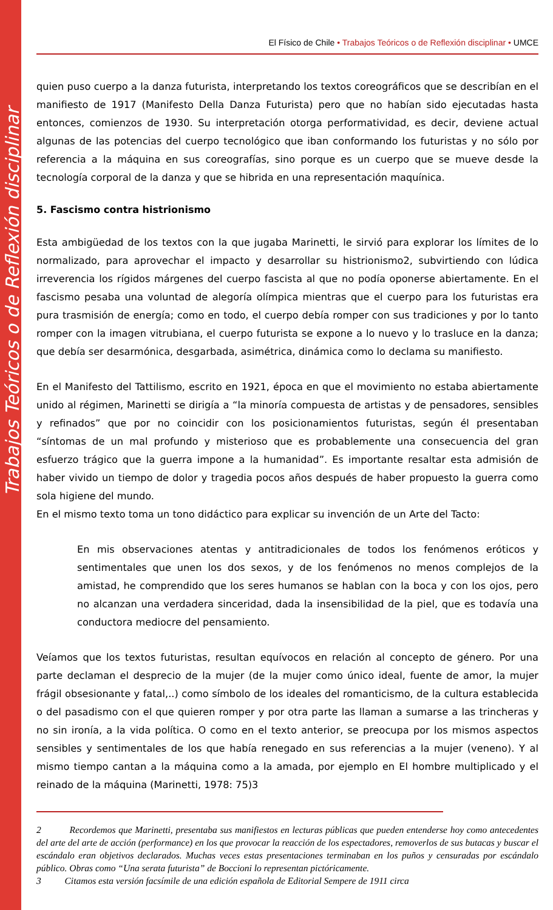Trabajos Teóricos o de Reflexión disciplinar
El Físico de Chile • Trabajos Teóricos o de Reflexión disciplinar • UMCE
quien puso cuerpo a la danza futurista, interpretando los textos coreográficos que se describían en el manifiesto de 1917 (Manifesto Della Danza Futurista) pero que no habían sido ejecutadas hasta entonces, comienzos de 1930. Su interpretación otorga performatividad, es decir, deviene actual algunas de las potencias del cuerpo tecnológico que iban conformando los futuristas y no sólo por referencia a la máquina en sus coreografías, sino porque es un cuerpo que se mueve desde la tecnología corporal de la danza y que se hibrida en una representación maquínica.
5. Fascismo contra histrionismo
Esta ambigüedad de los textos con la que jugaba Marinetti, le sirvió para explorar los límites de lo normalizado, para aprovechar el impacto y desarrollar su histrionismo2, subvirtiendo con lúdica irreverencia los rígidos márgenes del cuerpo fascista al que no podía oponerse abiertamente. En el fascismo pesaba una voluntad de alegoría olímpica mientras que el cuerpo para los futuristas era pura trasmisión de energía; como en todo, el cuerpo debía romper con sus tradiciones y por lo tanto romper con la imagen vitrubiana, el cuerpo futurista se expone a lo nuevo y lo trasluce en la danza; que debía ser desarmónica, desgarbada, asimétrica, dinámica como lo declama su manifiesto.
En el Manifesto del Tattilismo, escrito en 1921, época en que el movimiento no estaba abiertamente unido al régimen, Marinetti se dirigía a “la minoría compuesta de artistas y de pensadores, sensibles y refinados” que por no coincidir con los posicionamientos futuristas, según él presentaban “síntomas de un mal profundo y misterioso que es probablemente una consecuencia del gran esfuerzo trágico que la guerra impone a la humanidad”. Es importante resaltar esta admisión de haber vivido un tiempo de dolor y tragedia pocos años después de haber propuesto la guerra como sola higiene del mundo.
En el mismo texto toma un tono didáctico para explicar su invención de un Arte del Tacto:
En mis observaciones atentas y antitradicionales de todos los fenómenos eróticos y sentimentales que unen los dos sexos, y de los fenómenos no menos complejos de la amistad, he comprendido que los seres humanos se hablan con la boca y con los ojos, pero no alcanzan una verdadera sinceridad, dada la insensibilidad de la piel, que es todavía una conductora mediocre del pensamiento.
Veíamos que los textos futuristas, resultan equívocos en relación al concepto de género. Por una parte declaman el desprecio de la mujer (de la mujer como único ideal, fuente de amor, la mujer frágil obsesionante y fatal,..) como símbolo de los ideales del romanticismo, de la cultura establecida o del pasadismo con el que quieren romper y por otra parte las llaman a sumarse a las trincheras y no sin ironía, a la vida política. O como en el texto anterior, se preocupa por los mismos aspectos sensibles y sentimentales de los que había renegado en sus referencias a la mujer (veneno). Y al mismo tiempo cantan a la máquina como a la amada, por ejemplo en El hombre multiplicado y el reinado de la máquina (Marinetti, 1978: 75)3
2 Recordemos que Marinetti, presentaba sus manifiestos en lecturas públicas que pueden entenderse hoy como antecedentes del arte del arte de acción (performance) en los que provocar la reacción de los espectadores, removerlos de sus butacas y buscar el escándalo eran objetivos declarados. Muchas veces estas presentaciones terminaban en los puños y censuradas por escándalo público. Obras como “Una serata futurista” de Boccioni lo representan pictóricamente.
3 Citamos esta versión facsímile de una edición española de Editorial Sempere de 1911 circa